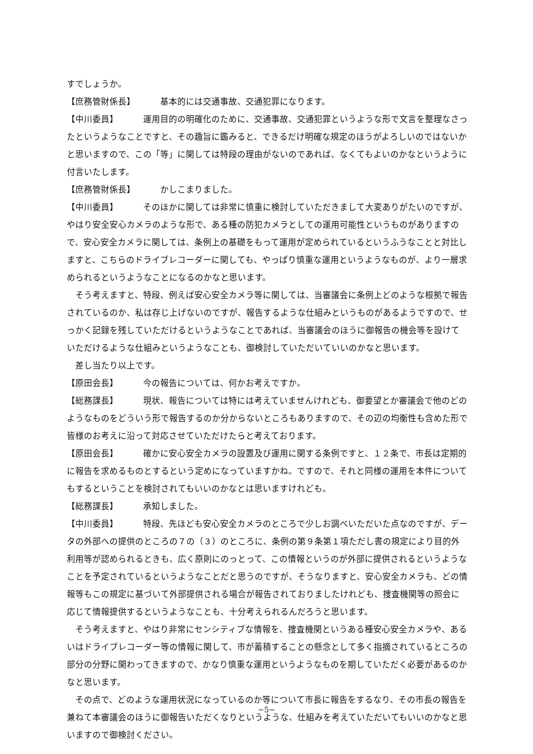すでしょうか。
【庶務管財係長】 基本的には交通事故、交通犯罪になります。
【中川委員】 運用目的の明確化のために、交通事故、交通犯罪というような形で文言を整理なさったというようなことですと、その趣旨に鑑みると、できるだけ明確な規定のほうがよろしいのではないかと思いますので、この「等」に関しては特段の理由がないのであれば、なくてもよいのかなというように付言いたします。
【庶務管財係長】 かしこまりました。
【中川委員】 そのほかに関しては非常に慎重に検討していただきまして大変ありがたいのですが、やはり安全安心カメラのような形で、ある種の防犯カメラとしての運用可能性というものがありますので、安心安全カメラに関しては、条例上の基礎をもって運用が定められているというふうなことと対比しますと、こちらのドライブレコーダーに関しても、やっぱり慎重な運用というようなものが、より一層求められるというようなことになるのかなと思います。
そう考えますと、特段、例えば安心安全カメラ等に関しては、当審議会に条例上どのような根拠で報告されているのか、私は存じ上げないのですが、報告するような仕組みというものがあるようですので、せっかく記録を残していただけるというようなことであれば、当審議会のほうに御報告の機会等を設けていただけるような仕組みというようなことも、御検討していただいていいのかなと思います。
差し当たり以上です。
【原田会長】 今の報告については、何かお考えですか。
【総務課長】 現状、報告については特には考えていませんけれども、御要望とか審議会で他のどのようなものをどういう形で報告するのか分からないところもありますので、その辺の均衡性も含めた形で皆様のお考えに沿って対応させていただけたらと考えております。
【原田会長】 確かに安心安全カメラの設置及び運用に関する条例ですと、１２条で、市長は定期的に報告を求めるものとするという定めになっていますかね。ですので、それと同様の運用を本件についてもするということを検討されてもいいのかなとは思いますけれども。
【総務課長】 承知しました。
【中川委員】 特段、先ほども安心安全カメラのところで少しお調べいただいた点なのですが、データの外部への提供のところの７の（３）のところに、条例の第９条第１項ただし書の規定により目的外利用等が認められるときも、広く原則にのっとって、この情報というのが外部に提供されるというようなことを予定されているというようなことだと思うのですが、そうなりますと、安心安全カメラも、どの情報等もこの規定に基づいて外部提供される場合が報告されておりましたけれども、捜査機関等の照会に応じて情報提供するというようなことも、十分考えられるんだろうと思います。
そう考えますと、やはり非常にセンシティブな情報を、捜査機関というある種安心安全カメラや、あるいはドライブレコーダー等の情報に関して、市が蓄積することの懸念として多く指摘されているところの部分の分野に関わってきますので、かなり慎重な運用というようなものを期していただく必要があるのかなと思います。
その点で、どのような運用状況になっているのか等について市長に報告をするなり、その市長の報告を兼ねて本審議会のほうに御報告いただくなりというような、仕組みを考えていただいてもいいのかなと思いますので御検討ください。
−5−